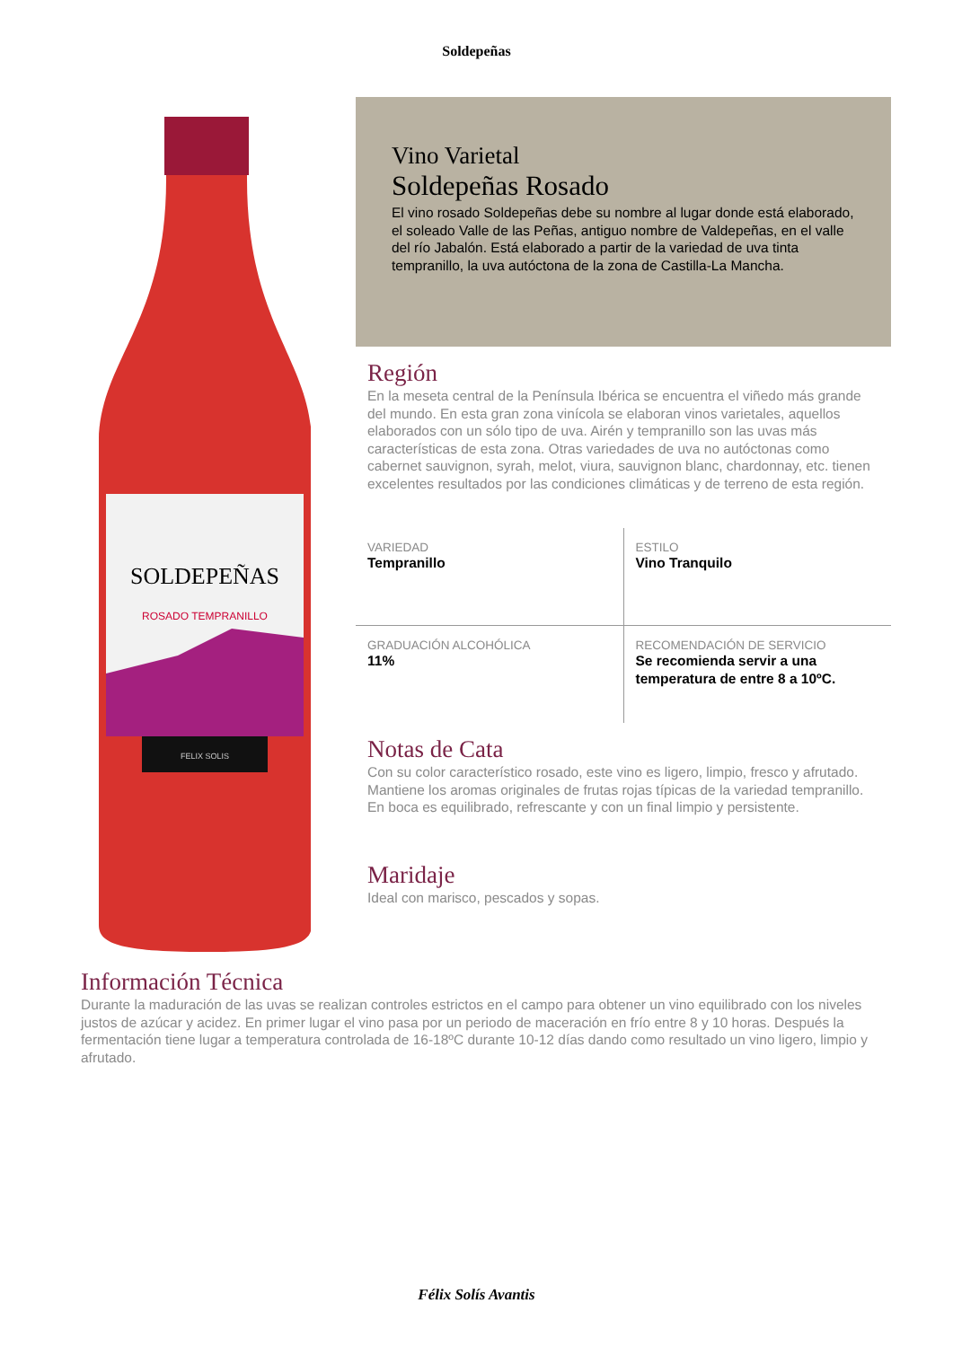Soldepeñas
SOLDEPEÑAS
ROSADO TEMPRANILLO
FELIX SOLIS
Vino Varietal
Soldepeñas Rosado
El vino rosado Soldepeñas debe su nombre al lugar donde está elaborado, el soleado Valle de las Peñas, antiguo nombre de Valdepeñas, en el valle del río Jabalón. Está elaborado a partir de la variedad de uva tinta tempranillo, la uva autóctona de la zona de Castilla-La Mancha.
Región
En la meseta central de la Península Ibérica se encuentra el viñedo más grande del mundo. En esta gran zona vinícola se elaboran vinos varietales, aquellos elaborados con un sólo tipo de uva. Airén y tempranillo son las uvas más características de esta zona. Otras variedades de uva no autóctonas como cabernet sauvignon, syrah, melot, viura, sauvignon blanc, chardonnay, etc. tienen excelentes resultados por las condiciones climáticas y de terreno de esta región.
| VARIEDAD Tempranillo | ESTILO Vino Tranquilo |
| GRADUACIÓN ALCOHÓLICA 11% | RECOMENDACIÓN DE SERVICIO Se recomienda servir a una temperatura de entre 8 a 10ºC. |
Notas de Cata
Con su color característico rosado, este vino es ligero, limpio, fresco y afrutado. Mantiene los aromas originales de frutas rojas típicas de la variedad tempranillo. En boca es equilibrado, refrescante y con un final limpio y persistente.
Maridaje
Ideal con marisco, pescados y sopas.
Información Técnica
Durante la maduración de las uvas se realizan controles estrictos en el campo para obtener un vino equilibrado con los niveles justos de azúcar y acidez. En primer lugar el vino pasa por un periodo de maceración en frío entre 8 y 10 horas. Después la fermentación tiene lugar a temperatura controlada de 16-18ºC durante 10-12 días dando como resultado un vino ligero, limpio y afrutado.
Félix Solís Avantis